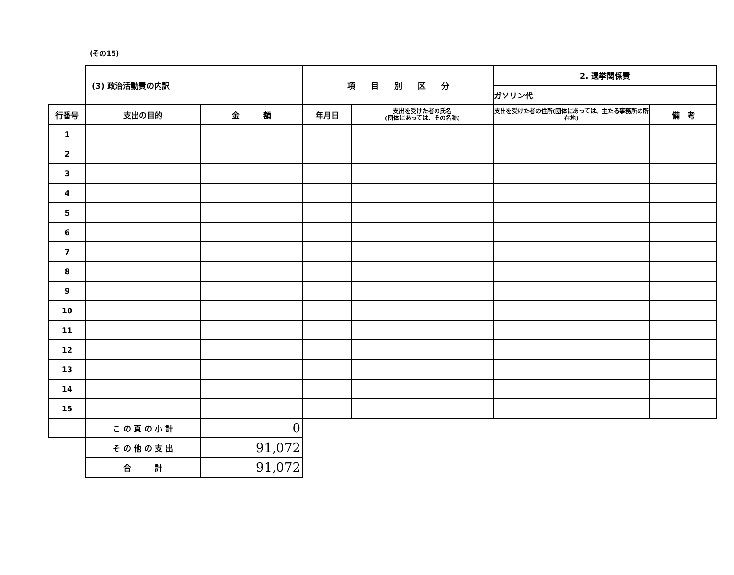(その15)
| | (3) 政治活動費の内訳 | | 項 目 別 区 分 | | 2. 選挙関係費 | |
| | | | | | ガソリン代 | |
| 行番号 | 支出の目的 | 金 額 | 年月日 | 支出を受けた者の氏名 (団体にあっては、その名称) | 支出を受けた者の住所(団体にあっては、主たる事務所の所在地) | 備 考 |
| 1 | | | | | | |
| 2 | | | | | | |
| 3 | | | | | | |
| 4 | | | | | | |
| 5 | | | | | | |
| 6 | | | | | | |
| 7 | | | | | | |
| 8 | | | | | | |
| 9 | | | | | | |
| 10 | | | | | | |
| 11 | | | | | | |
| 12 | | | | | | |
| 13 | | | | | | |
| 14 | | | | | | |
| 15 | | | | | | |
| | こ の 頁 の 小 計 | 0 | | | | |
| | そ の 他 の 支 出 | 91,072 | | | | |
| | 合 計 | 91,072 | | | | |